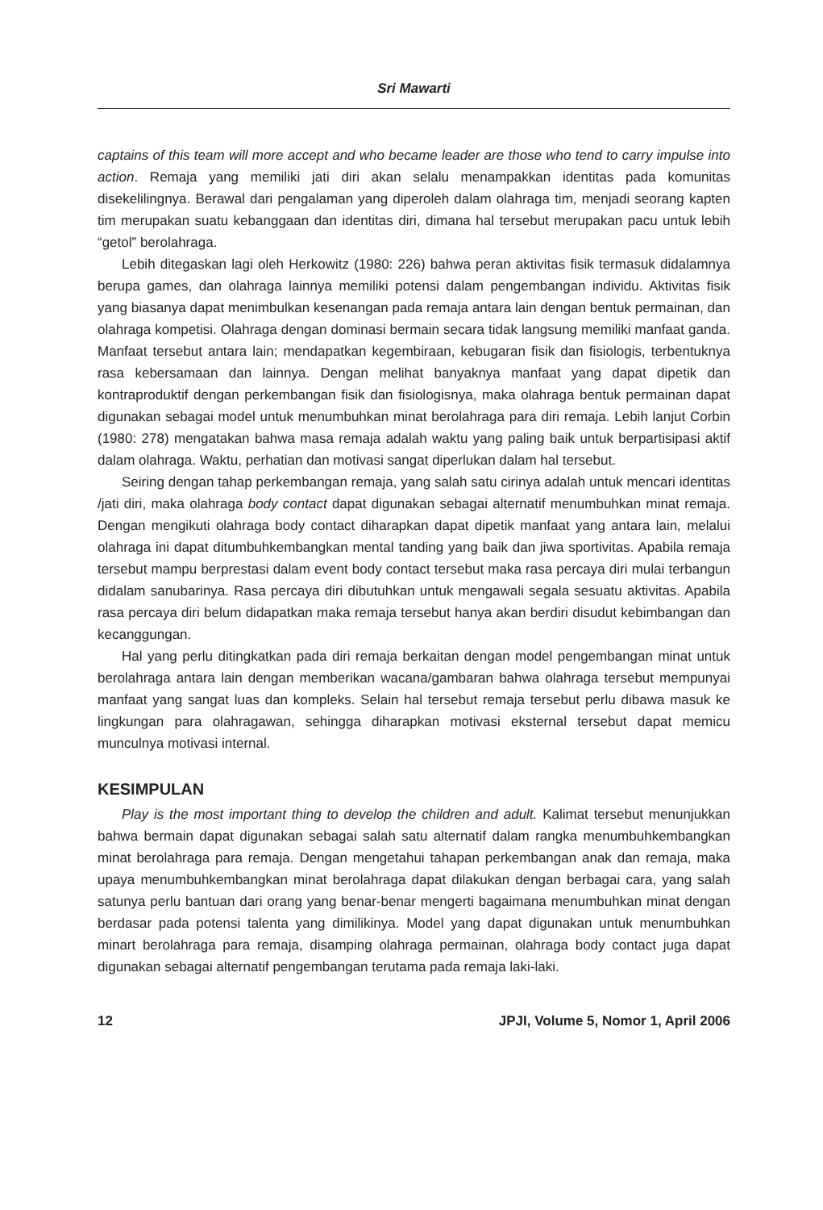Sri Mawarti
captains of this team will more accept and who became leader are those who tend to carry impulse into action. Remaja yang memiliki jati diri akan selalu menampakkan identitas pada komunitas disekelilingnya. Berawal dari pengalaman yang diperoleh dalam olahraga tim, menjadi seorang kapten tim merupakan suatu kebanggaan dan identitas diri, dimana hal tersebut merupakan pacu untuk lebih “getol” berolahraga.
Lebih ditegaskan lagi oleh Herkowitz (1980: 226) bahwa peran aktivitas fisik termasuk didalamnya berupa games, dan olahraga lainnya memiliki potensi dalam pengembangan individu. Aktivitas fisik yang biasanya dapat menimbulkan kesenangan pada remaja antara lain dengan bentuk permainan, dan olahraga kompetisi. Olahraga dengan dominasi bermain secara tidak langsung memiliki manfaat ganda. Manfaat tersebut antara lain; mendapatkan kegembiraan, kebugaran fisik dan fisiologis, terbentuknya rasa kebersamaan dan lainnya. Dengan melihat banyaknya manfaat yang dapat dipetik dan kontraproduktif dengan perkembangan fisik dan fisiologisnya, maka olahraga bentuk permainan dapat digunakan sebagai model untuk menumbuhkan minat berolahraga para diri remaja. Lebih lanjut Corbin (1980: 278) mengatakan bahwa masa remaja adalah waktu yang paling baik untuk berpartisipasi aktif dalam olahraga. Waktu, perhatian dan motivasi sangat diperlukan dalam hal tersebut.
Seiring dengan tahap perkembangan remaja, yang salah satu cirinya adalah untuk mencari identitas /jati diri, maka olahraga body contact dapat digunakan sebagai alternatif menumbuhkan minat remaja. Dengan mengikuti olahraga body contact diharapkan dapat dipetik manfaat yang antara lain, melalui olahraga ini dapat ditumbuhkembangkan mental tanding yang baik dan jiwa sportivitas. Apabila remaja tersebut mampu berprestasi dalam event body contact tersebut maka rasa percaya diri mulai terbangun didalam sanubarinya. Rasa percaya diri dibutuhkan untuk mengawali segala sesuatu aktivitas. Apabila rasa percaya diri belum didapatkan maka remaja tersebut hanya akan berdiri disudut kebimbangan dan kecanggungan.
Hal yang perlu ditingkatkan pada diri remaja berkaitan dengan model pengembangan minat untuk berolahraga antara lain dengan memberikan wacana/gambaran bahwa olahraga tersebut mempunyai manfaat yang sangat luas dan kompleks. Selain hal tersebut remaja tersebut perlu dibawa masuk ke lingkungan para olahragawan, sehingga diharapkan motivasi eksternal tersebut dapat memicu munculnya motivasi internal.
KESIMPULAN
Play is the most important thing to develop the children and adult. Kalimat tersebut menunjukkan bahwa bermain dapat digunakan sebagai salah satu alternatif dalam rangka menumbuhkembangkan minat berolahraga para remaja. Dengan mengetahui tahapan perkembangan anak dan remaja, maka upaya menumbuhkembangkan minat berolahraga dapat dilakukan dengan berbagai cara, yang salah satunya perlu bantuan dari orang yang benar-benar mengerti bagaimana menumbuhkan minat dengan berdasar pada potensi talenta yang dimilikinya. Model yang dapat digunakan untuk menumbuhkan minart berolahraga para remaja, disamping olahraga permainan, olahraga body contact juga dapat digunakan sebagai alternatif pengembangan terutama pada remaja laki-laki.
12 JPJI, Volume 5, Nomor 1, April 2006